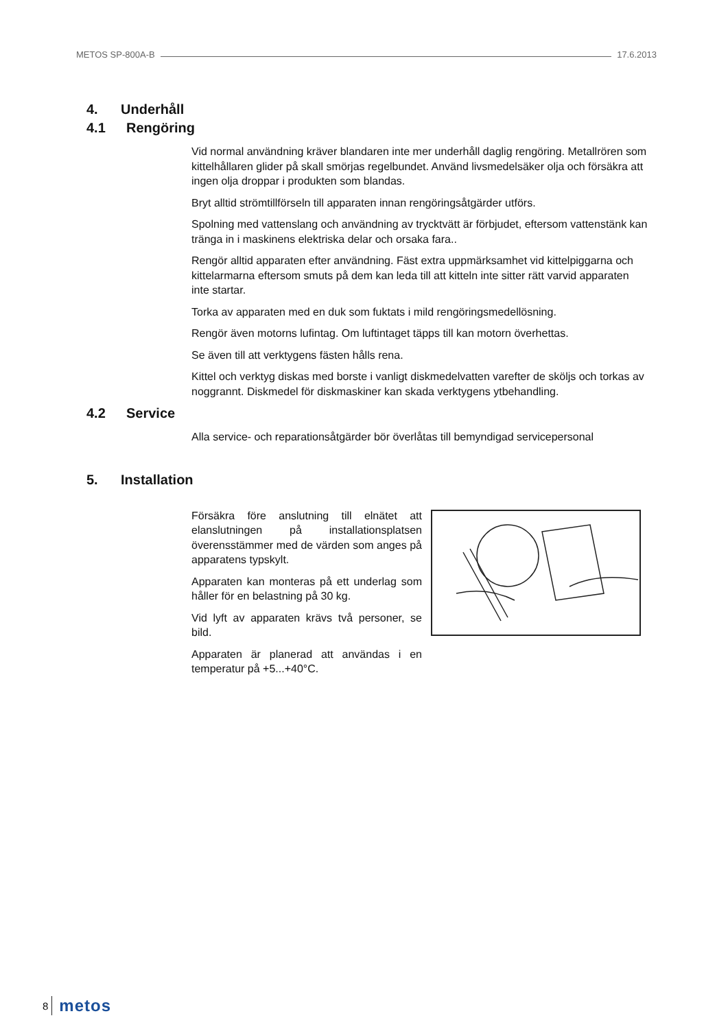METOS SP-800A-B 17.6.2013
4. Underhåll
4.1 Rengöring
Vid normal användning kräver blandaren inte mer underhåll daglig rengöring. Metallrören som kittelhållaren glider på skall smörjas regelbundet. Använd livsmedelsäker olja och försäkra att ingen olja droppar i produkten som blandas.
Bryt alltid strömtillförseln till apparaten innan rengöringsåtgärder utförs.
Spolning med vattenslang och användning av trycktvätt är förbjudet, eftersom vattenstänk kan tränga in i maskinens elektriska delar och orsaka fara..
Rengör alltid apparaten efter användning. Fäst extra uppmärksamhet vid kittelpiggarna och kittelarmarna eftersom smuts på dem kan leda till att kitteln inte sitter rätt varvid apparaten inte startar.
Torka av apparaten med en duk som fuktats i mild rengöringsmedellösning.
Rengör även motorns lufintag. Om luftintaget täpps till kan motorn överhettas.
Se även till att verktygens fästen hålls rena.
Kittel och verktyg diskas med borste i vanligt diskmedelvatten varefter de sköljs och torkas av noggrannt. Diskmedel för diskmaskiner kan skada verktygens ytbehandling.
4.2 Service
Alla service- och reparationsåtgärder bör överlåtas till bemyndigad servicepersonal
5. Installation
Försäkra före anslutning till elnätet att elanslutningen på installationsplatsen överensstämmer med de värden som anges på apparatens typskylt.
Apparaten kan monteras på ett underlag som håller för en belastning på 30 kg.
Vid lyft av apparaten krävs två personer, se bild.
Apparaten är planerad att användas i en temperatur på +5...+40°C.
8 metos